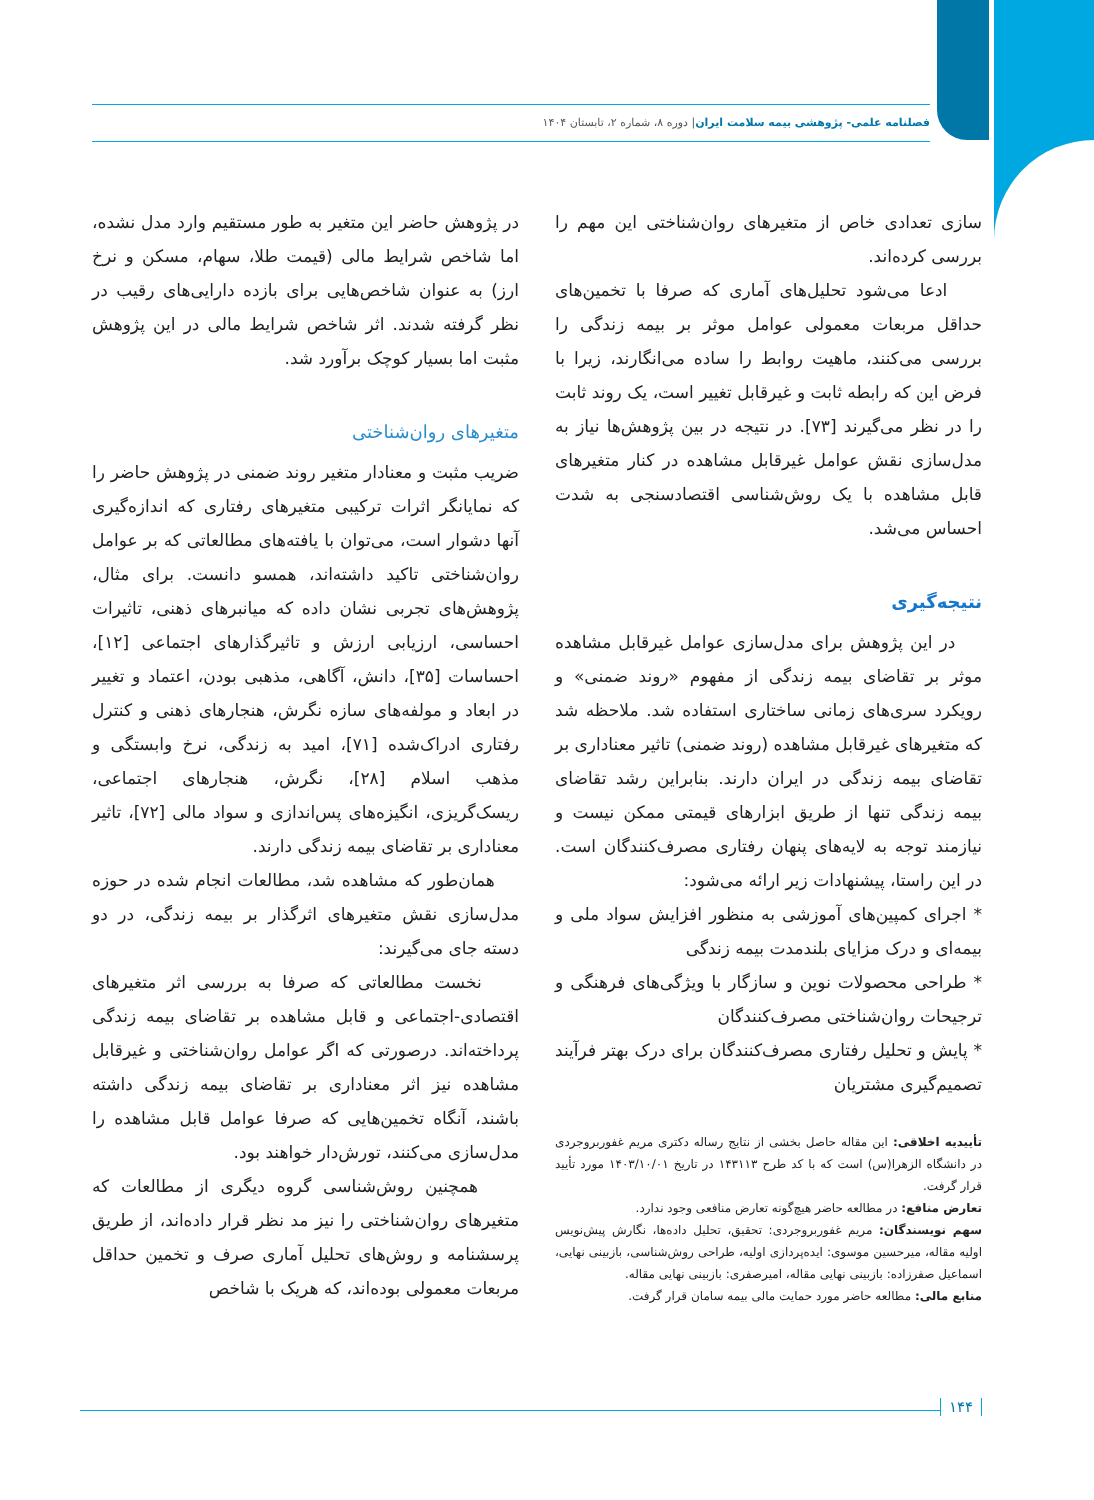فصلنامه علمی- پژوهشی بیمه سلامت ایران| دوره ۸، شماره ۲، تابستان ۱۴۰۴
در پژوهش حاضر این متغیر به طور مستقیم وارد مدل نشده، اما شاخص شرایط مالی (قیمت طلا، سهام، مسکن و نرخ ارز) به عنوان شاخص‌هایی برای بازده دارایی‌های رقیب در نظر گرفته شدند. اثر شاخص شرایط مالی در این پژوهش مثبت اما بسیار کوچک برآورد شد.
متغیرهای روان‌شناختی
ضریب مثبت و معنادار متغیر روند ضمنی در پژوهش حاضر را که نمایانگر اثرات ترکیبی متغیرهای رفتاری که اندازه‌گیری آنها دشوار است، می‌توان با یافته‌های مطالعاتی که بر عوامل روان‌شناختی تاکید داشته‌اند، همسو دانست. برای مثال، پژوهش‌های تجربی نشان داده که میانبرهای ذهنی، تاثیرات احساسی، ارزیابی ارزش و تاثیرگذارهای اجتماعی [۱۲]، احساسات [۳۵]، دانش، آگاهی، مذهبی بودن، اعتماد و تغییر در ابعاد و مولفه‌های سازه نگرش، هنجارهای ذهنی و کنترل رفتاری ادراک‌شده [۷۱]، امید به زندگی، نرخ وابستگی و مذهب اسلام [۲۸]، نگرش، هنجارهای اجتماعی، ریسک‌گریزی، انگیزه‌های پس‌اندازی و سواد مالی [۷۲]، تاثیر معناداری بر تقاضای بیمه زندگی دارند.
همان‌طور که مشاهده شد، مطالعات انجام شده در حوزه مدل‌سازی نقش متغیرهای اثرگذار بر بیمه زندگی، در دو دسته جای می‌گیرند:
نخست مطالعاتی که صرفا به بررسی اثر متغیرهای اقتصادی-اجتماعی و قابل مشاهده بر تقاضای بیمه زندگی پرداخته‌اند. درصورتی که اگر عوامل روان‌شناختی و غیرقابل مشاهده نیز اثر معناداری بر تقاضای بیمه زندگی داشته باشند، آنگاه تخمین‌هایی که صرفا عوامل قابل مشاهده را مدل‌سازی می‌کنند، تورش‌دار خواهند بود.
همچنین روش‌شناسی گروه دیگری از مطالعات که متغیرهای روان‌شناختی را نیز مد نظر قرار داده‌اند، از طریق پرسشنامه و روش‌های تحلیل آماری صرف و تخمین حداقل مربعات معمولی بوده‌اند، که هریک با شاخص
سازی تعدادی خاص از متغیرهای روان‌شناختی این مهم را بررسی کرده‌اند.
ادعا می‌شود تحلیل‌های آماری که صرفا با تخمین‌های حداقل مربعات معمولی عوامل موثر بر بیمه زندگی را بررسی می‌کنند، ماهیت روابط را ساده می‌انگارند، زیرا با فرض این که رابطه ثابت و غیرقابل تغییر است، یک روند ثابت را در نظر می‌گیرند [۷۳]. در نتیجه در بین پژوهش‌ها نیاز به مدل‌سازی نقش عوامل غیرقابل مشاهده در کنار متغیرهای قابل مشاهده با یک روش‌شناسی اقتصادسنجی به شدت احساس می‌شد.
نتیجه‌گیری
در این پژوهش برای مدل‌سازی عوامل غیرقابل مشاهده موثر بر تقاضای بیمه زندگی از مفهوم «روند ضمنی» و رویکرد سری‌های زمانی ساختاری استفاده شد. ملاحظه شد که متغیرهای غیرقابل مشاهده (روند ضمنی) تاثیر معناداری بر تقاضای بیمه زندگی در ایران دارند. بنابراین رشد تقاضای بیمه زندگی تنها از طریق ابزارهای قیمتی ممکن نیست و نیازمند توجه به لایه‌های پنهان رفتاری مصرف‌کنندگان است. در این راستا، پیشنهادات زیر ارائه می‌شود:
* اجرای کمپین‌های آموزشی به منظور افزایش سواد ملی و بیمه‌ای و درک مزایای بلندمدت بیمه زندگی
* طراحی محصولات نوین و سازگار با ویژگی‌های فرهنگی و ترجیحات روان‌شناختی مصرف‌کنندگان
* پایش و تحلیل رفتاری مصرف‌کنندگان برای درک بهتر فرآیند تصمیم‌گیری مشتریان
تأییدیه اخلاقی: این مقاله حاصل بخشی از نتایج رساله دکتری مریم غفوربروجردی در دانشگاه الزهرا(س) است که با کد طرح ۱۴۳۱۱۳ در تاریخ ۱۴۰۳/۱۰/۰۱ مورد تأیید قرار گرفت.
تعارض منافع: در مطالعه حاضر هیچ‌گونه تعارض منافعی وجود ندارد.
سهم نویسندگان: مریم غفوربروجردی: تحقیق، تحلیل داده‌ها، نگارش پیش‌نویس اولیه مقاله، میرحسین موسوی: ایده‌پردازی اولیه، طراحی روش‌شناسی، بازبینی نهایی، اسماعیل صفرزاده: بازبینی نهایی مقاله، امیرصفری: بازبینی نهایی مقاله.
منابع مالی: مطالعه حاضر مورد حمایت مالی بیمه سامان قرار گرفت.
۱۴۴